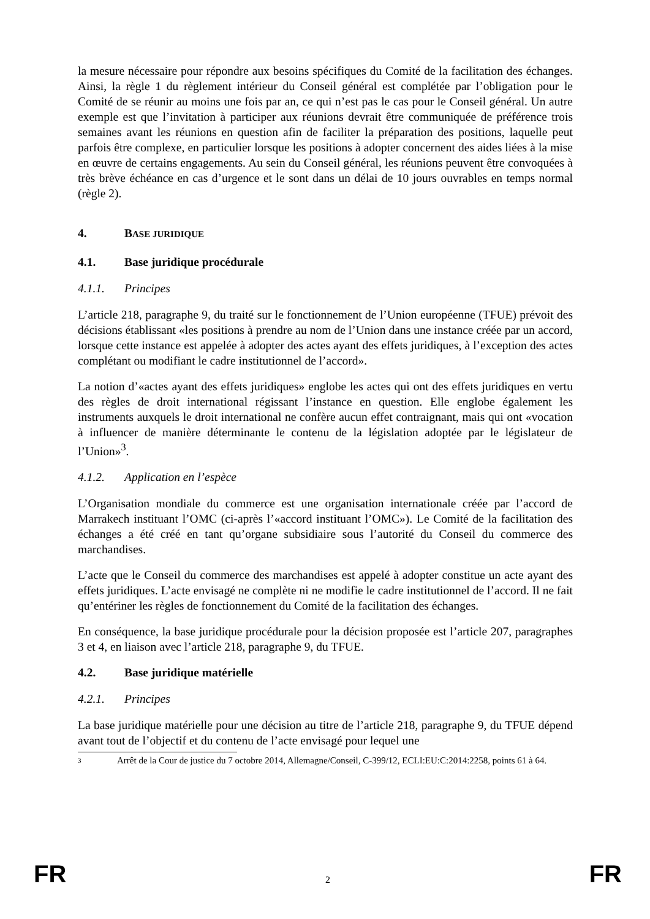la mesure nécessaire pour répondre aux besoins spécifiques du Comité de la facilitation des échanges. Ainsi, la règle 1 du règlement intérieur du Conseil général est complétée par l’obligation pour le Comité de se réunir au moins une fois par an, ce qui n’est pas le cas pour le Conseil général. Un autre exemple est que l’invitation à participer aux réunions devrait être communiquée de préférence trois semaines avant les réunions en question afin de faciliter la préparation des positions, laquelle peut parfois être complexe, en particulier lorsque les positions à adopter concernent des aides liées à la mise en œuvre de certains engagements. Au sein du Conseil général, les réunions peuvent être convoquées à très brève échéance en cas d’urgence et le sont dans un délai de 10 jours ouvrables en temps normal (règle 2).
4. BASE JURIDIQUE
4.1. Base juridique procédurale
4.1.1. Principes
L’article 218, paragraphe 9, du traité sur le fonctionnement de l’Union européenne (TFUE) prévoit des décisions établissant «les positions à prendre au nom de l’Union dans une instance créée par un accord, lorsque cette instance est appelée à adopter des actes ayant des effets juridiques, à l’exception des actes complétant ou modifiant le cadre institutionnel de l’accord».
La notion d’«actes ayant des effets juridiques» englobe les actes qui ont des effets juridiques en vertu des règles de droit international régissant l’instance en question. Elle englobe également les instruments auxquels le droit international ne confère aucun effet contraignant, mais qui ont «vocation à influencer de manière déterminante le contenu de la législation adoptée par le législateur de l’Union»<sup>3</sup>.
4.1.2. Application en l’espèce
L’Organisation mondiale du commerce est une organisation internationale créée par l’accord de Marrakech instituant l’OMC (ci-après l’«accord instituant l’OMC»). Le Comité de la facilitation des échanges a été créé en tant qu’organe subsidiaire sous l’autorité du Conseil du commerce des marchandises.
L’acte que le Conseil du commerce des marchandises est appelé à adopter constitue un acte ayant des effets juridiques. L’acte envisagé ne complète ni ne modifie le cadre institutionnel de l’accord. Il ne fait qu’entériner les règles de fonctionnement du Comité de la facilitation des échanges.
En conséquence, la base juridique procédurale pour la décision proposée est l’article 207, paragraphes 3 et 4, en liaison avec l’article 218, paragraphe 9, du TFUE.
4.2. Base juridique matérielle
4.2.1. Principes
La base juridique matérielle pour une décision au titre de l’article 218, paragraphe 9, du TFUE dépend avant tout de l’objectif et du contenu de l’acte envisagé pour lequel une
3 Arrêt de la Cour de justice du 7 octobre 2014, Allemagne/Conseil, C-399/12, ECLI:EU:C:2014:2258, points 61 à 64.
FR 2 FR